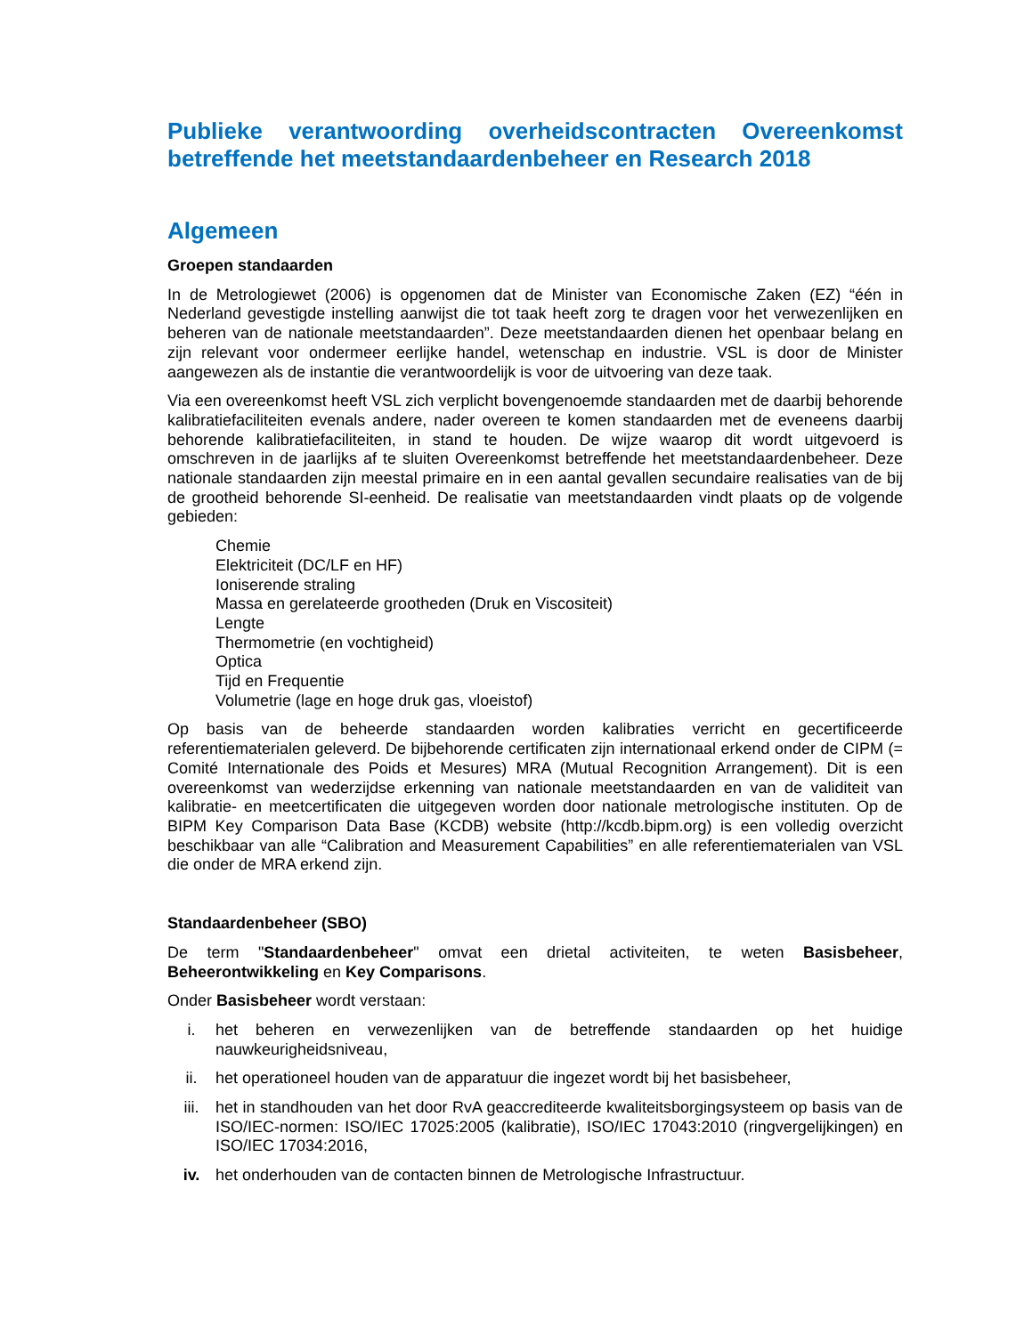Publieke verantwoording overheidscontracten Overeenkomst betreffende het meetstandaardenbeheer en Research 2018
Algemeen
Groepen standaarden
In de Metrologiewet (2006) is opgenomen dat de Minister van Economische Zaken (EZ) “één in Nederland gevestigde instelling aanwijst die tot taak heeft zorg te dragen voor het verwezenlijken en beheren van de nationale meetstandaarden”. Deze meetstandaarden dienen het openbaar belang en zijn relevant voor ondermeer eerlijke handel, wetenschap en industrie. VSL is door de Minister aangewezen als de instantie die verantwoordelijk is voor de uitvoering van deze taak.
Via een overeenkomst heeft VSL zich verplicht bovengenoemde standaarden met de daarbij behorende kalibratiefaciliteiten evenals andere, nader overeen te komen standaarden met de eveneens daarbij behorende kalibratiefaciliteiten, in stand te houden. De wijze waarop dit wordt uitgevoerd is omschreven in de jaarlijks af te sluiten Overeenkomst betreffende het meetstandaardenbeheer. Deze nationale standaarden zijn meestal primaire en in een aantal gevallen secundaire realisaties van de bij de grootheid behorende SI-eenheid. De realisatie van meetstandaarden vindt plaats op de volgende gebieden:
Chemie
Elektriciteit (DC/LF en HF)
Ioniserende straling
Massa en gerelateerde grootheden (Druk en Viscositeit)
Lengte
Thermometrie (en vochtigheid)
Optica
Tijd en Frequentie
Volumetrie (lage en hoge druk gas, vloeistof)
Op basis van de beheerde standaarden worden kalibraties verricht en gecertificeerde referentiematerialen geleverd. De bijbehorende certificaten zijn internationaal erkend onder de CIPM (= Comité Internationale des Poids et Mesures) MRA (Mutual Recognition Arrangement). Dit is een overeenkomst van wederzijdse erkenning van nationale meetstandaarden en van de validiteit van kalibratie- en meetcertificaten die uitgegeven worden door nationale metrologische instituten. Op de BIPM Key Comparison Data Base (KCDB) website (http://kcdb.bipm.org) is een volledig overzicht beschikbaar van alle “Calibration and Measurement Capabilities” en alle referentiematerialen van VSL die onder de MRA erkend zijn.
Standaardenbeheer (SBO)
De term "Standaardenbeheer" omvat een drietal activiteiten, te weten Basisbeheer, Beheerontwikkeling en Key Comparisons.
Onder Basisbeheer wordt verstaan:
i. het beheren en verwezenlijken van de betreffende standaarden op het huidige nauwkeurigheidsniveau,
ii. het operationeel houden van de apparatuur die ingezet wordt bij het basisbeheer,
iii. het in standhouden van het door RvA geaccrediteerde kwaliteitsborgingsysteem op basis van de ISO/IEC-normen: ISO/IEC 17025:2005 (kalibratie), ISO/IEC 17043:2010 (ringvergelijkingen) en ISO/IEC 17034:2016,
iv. het onderhouden van de contacten binnen de Metrologische Infrastructuur.